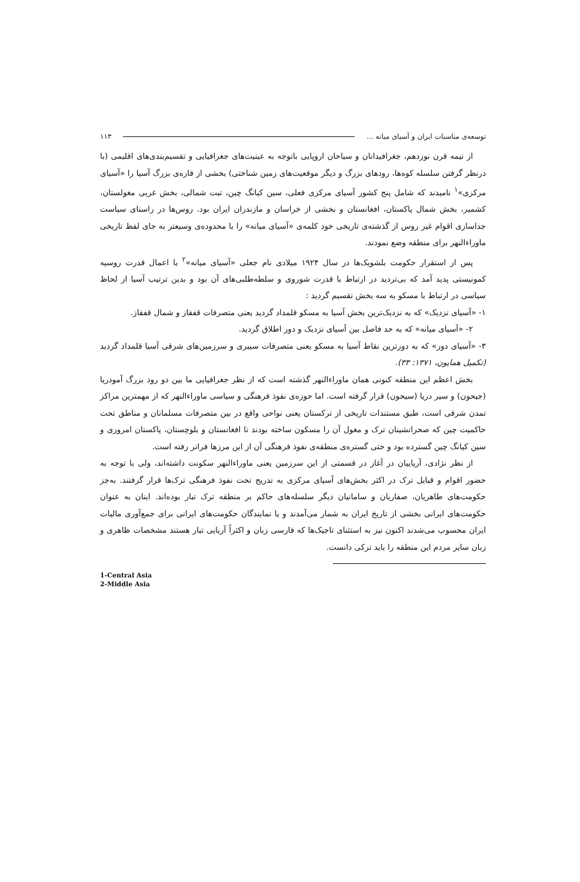توسعه‌ی مناسبات ایران و آسیای میانه ... ۱۱۳
از نیمه قرن نوزدهم، جغرافیدانان و سیاحان اروپایی باتوجه به عینیت‌های جغرافیایی و تقسیم‌بندی‌های اقلیمی (با درنظر گرفتن سلسله کوه‌ها، رودهای بزرگ و دیگر موقعیت‌های زمین شناختی) بخشی از قاره‌ی بزرگ آسیا را «آسیای مرکزی»<sup>۱</sup> نامیدند که شامل پنج کشور آسیای مرکزی فعلی، سین کیانگ چین، تبت شمالی، بخش غربی مغولستان، کشمیر، بخش شمال پاکستان، افغانستان و بخشی از خراسان و مازندران ایران بود. روس‌ها در راستای سیاست جداسازی اقوام غیر روس از گذشته‌ی تاریخی خود کلمه‌ی «آسیای میانه» را با محدوده‌ی وسیعتر به جای لفظ تاریخی ماوراءالنهر برای منطقه وضع نمودند.
پس از استقرار حکومت بلشویک‌ها در سال ۱۹۲۴ میلادی نام جعلی «آسیای میانه»<sup>۲</sup> با اعمال قدرت روسیه کمونیستی پدید آمد که بی‌تردید در ارتباط با قدرت شوروی و سلطه‌طلبی‌های آن بود و بدین ترتیب آسیا از لحاظ سیاسی در ارتباط با مسکو به سه بخش تقسیم گردید :
۱- «آسیای نزدیک» که به نزدیک‌ترین بخش آسیا به مسکو قلمداد گردید یعنی متصرفات قفقاز و شمال قفقاز.
۲- «آسیای میانه» که به حد فاصل بین آسیای نزدیک و دور اطلاق گردید.
۳- «آسیای دور» که به دورترین نقاط آسیا به مسکو یعنی متصرفات سیبری و سرزمین‌های شرقی آسیا قلمداد گردید (تکمیل همایون، ۱۳۷۱: ۳۳).
بخش اعظم این منطقه کنونی همان ماوراءالنهر گذشته است که از نظر جغرافیایی ما بین دو رود بزرگ آمودریا (جیحون) و سیر دریا (سیحون) قرار گرفته است. اما حوزه‌ی نفوذ فرهنگی و سیاسی ماوراءالنهر که از مهمترین مراکز تمدن شرقی است، طبق مستندات تاریخی از ترکستان یعنی نواحی واقع در بین متصرفات مسلمانان و مناطق تحت حاکمیت چین که صحرانشینان ترک و مغول آن را مسکون ساخته بودند تا افغانستان و بلوچستان، پاکستان امروزی و سین کیانگ چین گسترده بود و حتی گستره‌ی منطقه‌ی نفوذ فرهنگی آن از این مرزها فراتر رفته است.
از نظر نژادی، آریاییان در آغاز در قسمتی از این سرزمین یعنی ماوراءالنهر سکونت داشته‌اند، ولی با توجه به حضور اقوام و قبایل ترک در اکثر بخش‌های آسیای مرکزی به تدریج تحت نفوذ فرهنگی ترک‌ها قرار گرفتند. به‌جز حکومت‌های طاهریان، صفاریان و سامانیان دیگر سلسله‌های حاکم بر منطقه ترک تبار بوده‌اند. اینان به عنوان حکومت‌های ایرانی بخشی از تاریخ ایران به شمار می‌آمدند و یا نمایندگان حکومت‌های ایرانی برای جمع‌آوری مالیات ایران محسوب می‌شدند اکنون نیز به استثنای تاجیک‌ها که فارسی زبان و اکثراً آریایی تبار هستند مشخصات ظاهری و زبان سایر مردم این منطقه را باید ترکی دانست.
1-Central Asia
2-Middle Asia